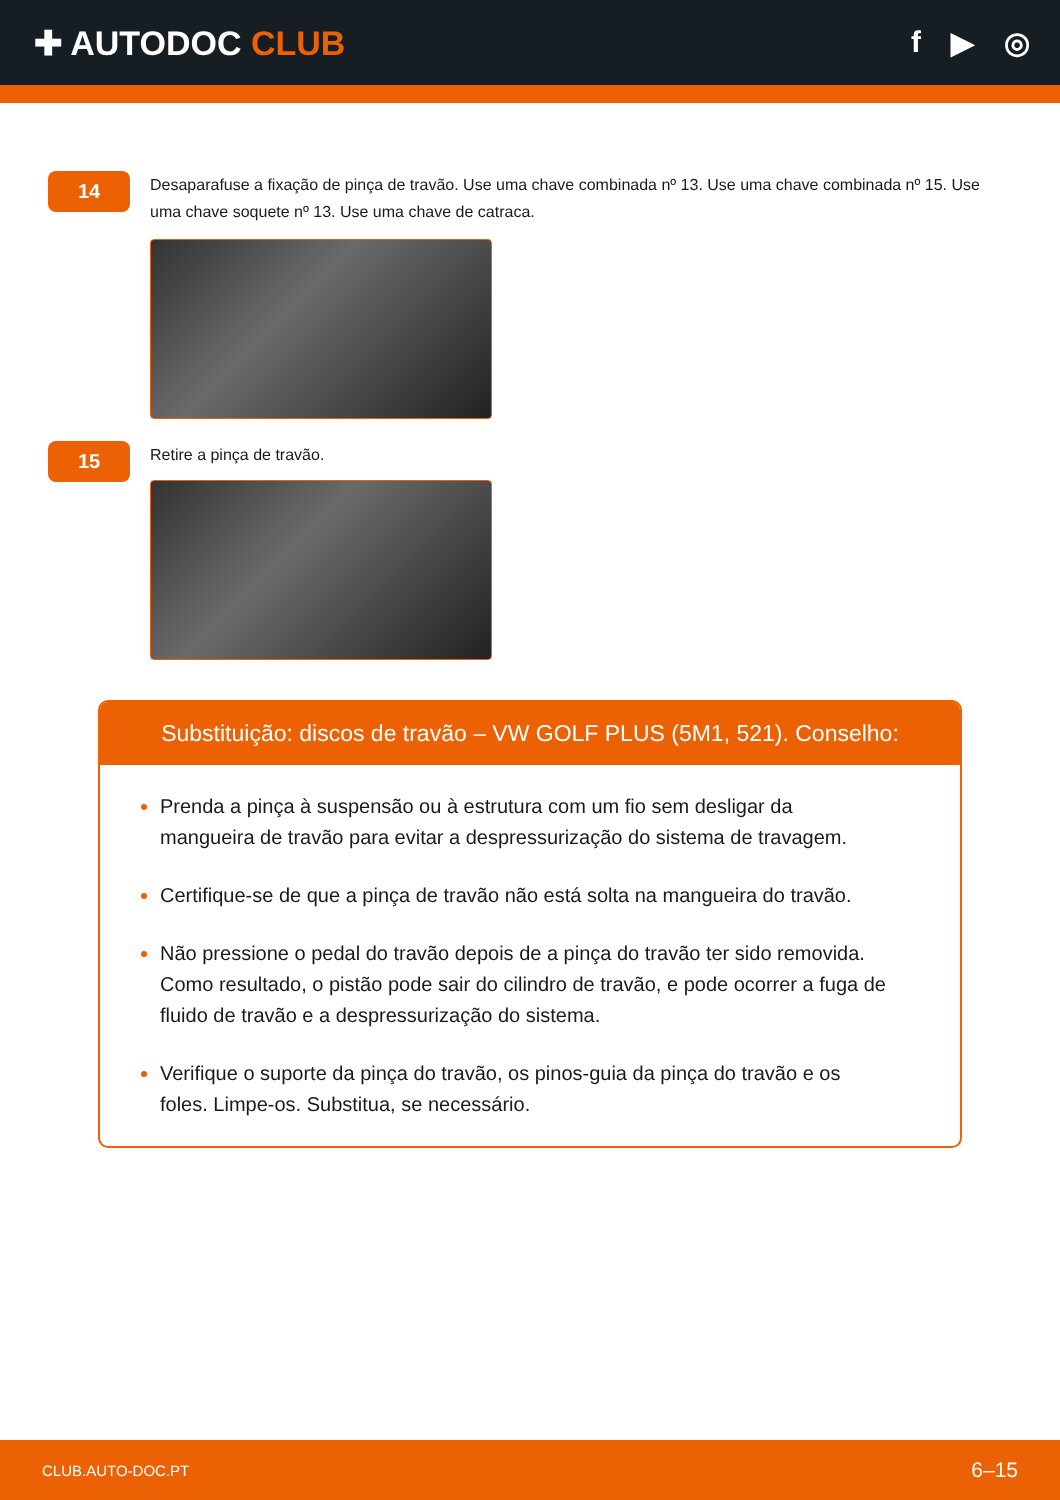✚ AUTODOC CLUB f ▶ ◎
14
Desaparafuse a fixação de pinça de travão. Use uma chave combinada nº 13. Use uma chave combinada nº 15. Use uma chave soquete nº 13. Use uma chave de catraca.
15
Retire a pinça de travão.
Substituição: discos de travão – VW GOLF PLUS (5M1, 521). Conselho:
Prenda a pinça à suspensão ou à estrutura com um fio sem desligar da mangueira de travão para evitar a despressurização do sistema de travagem.
Certifique-se de que a pinça de travão não está solta na mangueira do travão.
Não pressione o pedal do travão depois de a pinça do travão ter sido removida. Como resultado, o pistão pode sair do cilindro de travão, e pode ocorrer a fuga de fluido de travão e a despressurização do sistema.
Verifique o suporte da pinça do travão, os pinos-guia da pinça do travão e os foles. Limpe-os. Substitua, se necessário.
CLUB.AUTO-DOC.PT 6–15